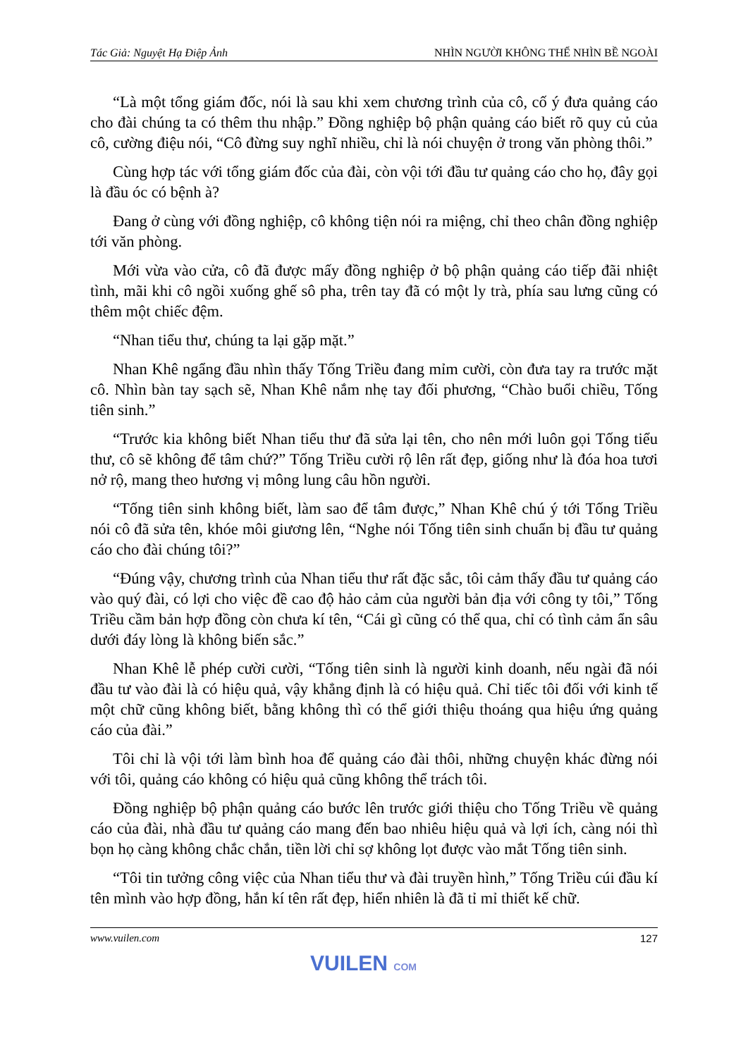Tác Giả: Nguyệt Hạ Điệp Ảnh NHÌN NGƯỜI KHÔNG THỂ NHÌN BỀ NGOÀI
“Là một tổng giám đốc, nói là sau khi xem chương trình của cô, cố ý đưa quảng cáo cho đài chúng ta có thêm thu nhập.” Đồng nghiệp bộ phận quảng cáo biết rõ quy củ của cô, cường điệu nói, “Cô đừng suy nghĩ nhiều, chỉ là nói chuyện ở trong văn phòng thôi.”
Cùng hợp tác với tổng giám đốc của đài, còn vội tới đầu tư quảng cáo cho họ, đây gọi là đầu óc có bệnh à?
Đang ở cùng với đồng nghiệp, cô không tiện nói ra miệng, chỉ theo chân đồng nghiệp tới văn phòng.
Mới vừa vào cửa, cô đã được mấy đồng nghiệp ở bộ phận quảng cáo tiếp đãi nhiệt tình, mãi khi cô ngồi xuống ghế sô pha, trên tay đã có một ly trà, phía sau lưng cũng có thêm một chiếc đệm.
“Nhan tiểu thư, chúng ta lại gặp mặt.”
Nhan Khê ngẩng đầu nhìn thấy Tống Triều đang mỉm cười, còn đưa tay ra trước mặt cô. Nhìn bàn tay sạch sẽ, Nhan Khê nắm nhẹ tay đối phương, “Chào buổi chiều, Tống tiên sinh.”
“Trước kia không biết Nhan tiểu thư đã sửa lại tên, cho nên mới luôn gọi Tống tiểu thư, cô sẽ không để tâm chứ?” Tống Triều cười rộ lên rất đẹp, giống như là đóa hoa tươi nở rộ, mang theo hương vị mông lung câu hồn người.
“Tống tiên sinh không biết, làm sao để tâm được,” Nhan Khê chú ý tới Tống Triều nói cô đã sửa tên, khóe môi giương lên, “Nghe nói Tống tiên sinh chuẩn bị đầu tư quảng cáo cho đài chúng tôi?”
“Đúng vậy, chương trình của Nhan tiểu thư rất đặc sắc, tôi cảm thấy đầu tư quảng cáo vào quý đài, có lợi cho việc đề cao độ hảo cảm của người bản địa với công ty tôi,” Tống Triều cầm bản hợp đồng còn chưa kí tên, “Cái gì cũng có thể qua, chỉ có tình cảm ẩn sâu dưới đáy lòng là không biến sắc.”
Nhan Khê lễ phép cười cười, “Tống tiên sinh là người kinh doanh, nếu ngài đã nói đầu tư vào đài là có hiệu quả, vậy khẳng định là có hiệu quả. Chỉ tiếc tôi đối với kinh tế một chữ cũng không biết, bằng không thì có thể giới thiệu thoáng qua hiệu ứng quảng cáo của đài.”
Tôi chỉ là vội tới làm bình hoa để quảng cáo đài thôi, những chuyện khác đừng nói với tôi, quảng cáo không có hiệu quả cũng không thể trách tôi.
Đồng nghiệp bộ phận quảng cáo bước lên trước giới thiệu cho Tống Triều về quảng cáo của đài, nhà đầu tư quảng cáo mang đến bao nhiêu hiệu quả và lợi ích, càng nói thì bọn họ càng không chắc chắn, tiền lời chỉ sợ không lọt được vào mắt Tống tiên sinh.
“Tôi tin tưởng công việc của Nhan tiểu thư và đài truyền hình,” Tống Triều cúi đầu kí tên mình vào hợp đồng, hắn kí tên rất đẹp, hiển nhiên là đã tỉ mỉ thiết kế chữ.
www.vuilen.com 127
VUILEN COM